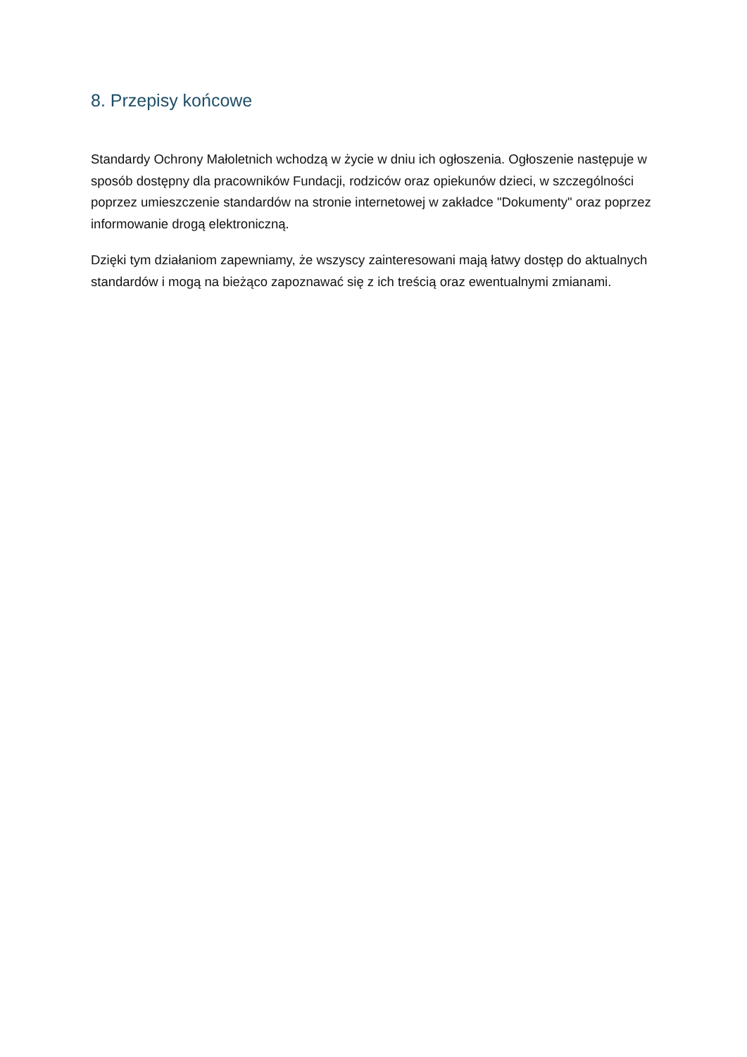8. Przepisy końcowe
Standardy Ochrony Małoletnich wchodzą w życie w dniu ich ogłoszenia. Ogłoszenie następuje w sposób dostępny dla pracowników Fundacji, rodziców oraz opiekunów dzieci, w szczególności poprzez umieszczenie standardów na stronie internetowej w zakładce "Dokumenty" oraz poprzez informowanie drogą elektroniczną.
Dzięki tym działaniom zapewniamy, że wszyscy zainteresowani mają łatwy dostęp do aktualnych standardów i mogą na bieżąco zapoznawać się z ich treścią oraz ewentualnymi zmianami.